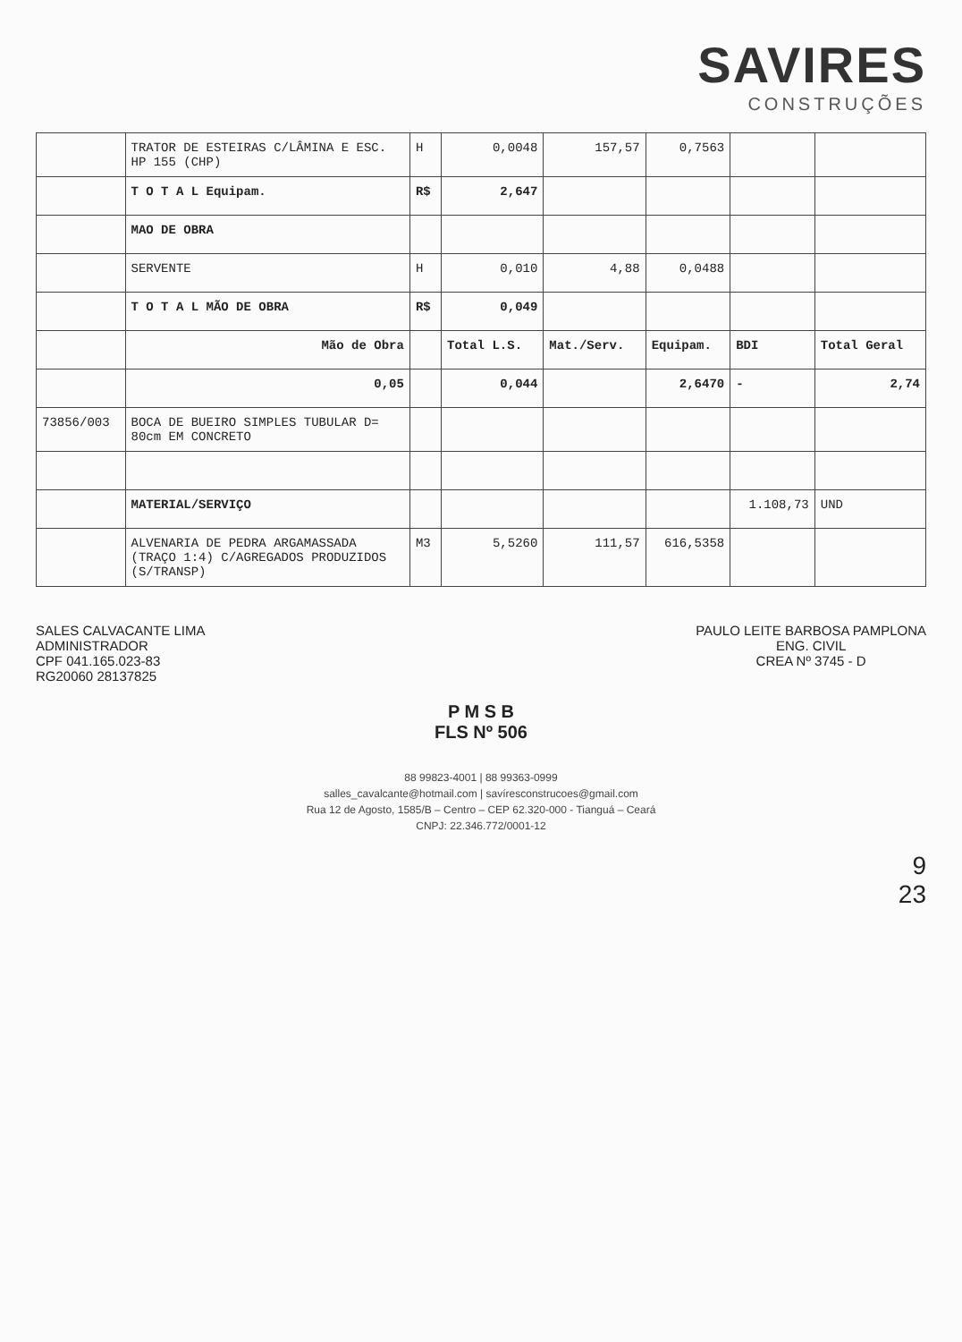SAVIRES
CONSTRUÇÕES
| | TRATOR DE ESTEIRAS C/LÂMINA E ESC. HP 155 (CHP) | H | 0,0048 | 157,57 | 0,7563 | | |
| | T O T A L Equipam. | R$ | 2,647 | | | | |
| | MAO DE OBRA | | | | | | |
| | SERVENTE | H | 0,010 | 4,88 | 0,0488 | | |
| | T O T A L MÃO DE OBRA | R$ | 0,049 | | | | |
| | Mão de Obra | | Total L.S. | Mat./Serv. | Equipam. | BDI | Total Geral |
| | 0,05 | | 0,044 | | 2,6470 | - | 2,74 |
| 73856/003 | BOCA DE BUEIRO SIMPLES TUBULAR D= 80cm EM CONCRETO | | | | | | |
| | MATERIAL/SERVIÇO | | | | | 1.108,73 | UND |
| | ALVENARIA DE PEDRA ARGAMASSADA (TRAÇO 1:4) C/AGREGADOS PRODUZIDOS (S/TRANSP) | M3 | 5,5260 | 111,57 | 616,5358 | | |
SALES CALVACANTE LIMA
ADMINISTRADOR
CPF 041.165.023-83
RG20060 28137825
PAULO LEITE BARBOSA PAMPLONA
ENG. CIVIL
CREA Nº 3745 - D
P M S B
FLS Nº 506
88 99823-4001 | 88 99363-0999
salles_cavalcante@hotmail.com | savíresconstrucoes@gmail.com
Rua 12 de Agosto, 1585/B – Centro – CEP 62.320-000 - Tianguá – Ceará
CNPJ: 22.346.772/0001-12
9
23